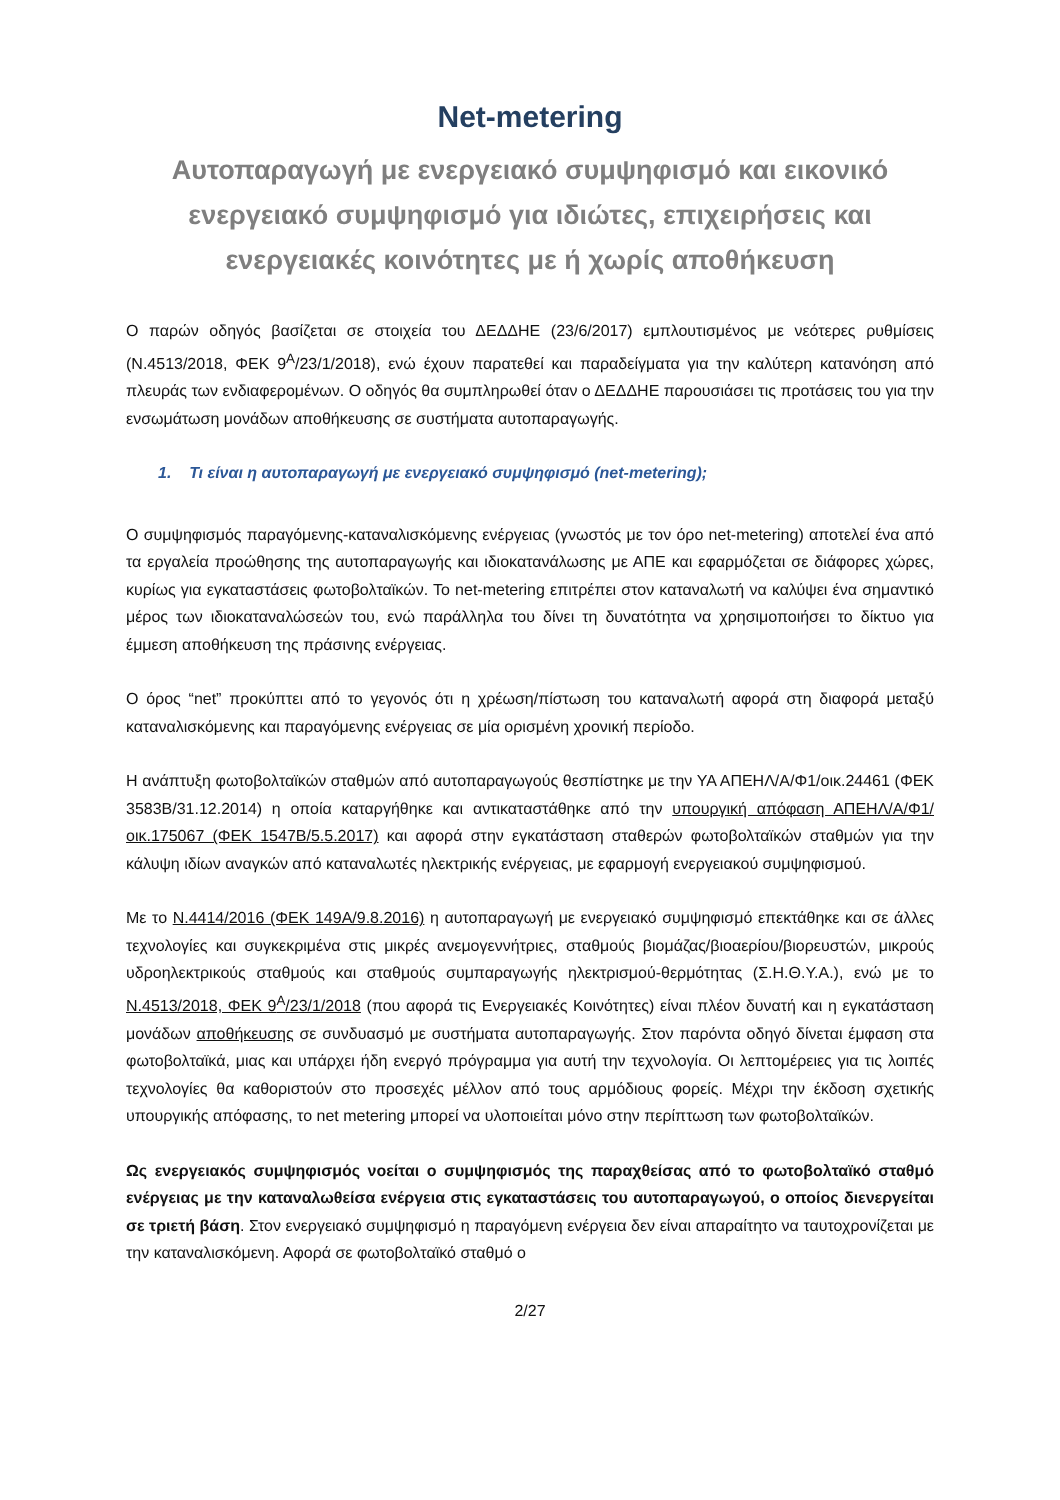Net-metering
Αυτοπαραγωγή με ενεργειακό συμψηφισμό και εικονικό ενεργειακό συμψηφισμό για ιδιώτες, επιχειρήσεις και ενεργειακές κοινότητες με ή χωρίς αποθήκευση
Ο παρών οδηγός βασίζεται σε στοιχεία του ΔΕΔΔΗΕ (23/6/2017) εμπλουτισμένος με νεότερες ρυθμίσεις (Ν.4513/2018, ΦΕΚ 9<sup>Α</sup>/23/1/2018), ενώ έχουν παρατεθεί και παραδείγματα για την καλύτερη κατανόηση από πλευράς των ενδιαφερομένων. Ο οδηγός θα συμπληρωθεί όταν ο ΔΕΔΔΗΕ παρουσιάσει τις προτάσεις του για την ενσωμάτωση μονάδων αποθήκευσης σε συστήματα αυτοπαραγωγής.
1. Τι είναι η αυτοπαραγωγή με ενεργειακό συμψηφισμό (net-metering);
Ο συμψηφισμός παραγόμενης-καταναλισκόμενης ενέργειας (γνωστός με τον όρο net-metering) αποτελεί ένα από τα εργαλεία προώθησης της αυτοπαραγωγής και ιδιοκατανάλωσης με ΑΠΕ και εφαρμόζεται σε διάφορες χώρες, κυρίως για εγκαταστάσεις φωτοβολταϊκών. Το net-metering επιτρέπει στον καταναλωτή να καλύψει ένα σημαντικό μέρος των ιδιοκαταναλώσεών του, ενώ παράλληλα του δίνει τη δυνατότητα να χρησιμοποιήσει το δίκτυο για έμμεση αποθήκευση της πράσινης ενέργειας.
Ο όρος “net” προκύπτει από το γεγονός ότι η χρέωση/πίστωση του καταναλωτή αφορά στη διαφορά μεταξύ καταναλισκόμενης και παραγόμενης ενέργειας σε μία ορισμένη χρονική περίοδο.
Η ανάπτυξη φωτοβολταϊκών σταθμών από αυτοπαραγωγούς θεσπίστηκε με την ΥΑ ΑΠΕΗΛ/Α/Φ1/οικ.24461 (ΦΕΚ 3583Β/31.12.2014) η οποία καταργήθηκε και αντικαταστάθηκε από την υπουργική απόφαση ΑΠΕΗΛ/Α/Φ1/οικ.175067 (ΦΕΚ 1547Β/5.5.2017) και αφορά στην εγκατάσταση σταθερών φωτοβολταϊκών σταθμών για την κάλυψη ιδίων αναγκών από καταναλωτές ηλεκτρικής ενέργειας, με εφαρμογή ενεργειακού συμψηφισμού.
Με το Ν.4414/2016 (ΦΕΚ 149Α/9.8.2016) η αυτοπαραγωγή με ενεργειακό συμψηφισμό επεκτάθηκε και σε άλλες τεχνολογίες και συγκεκριμένα στις μικρές ανεμογεννήτριες, σταθμούς βιομάζας/βιοαερίου/βιορευστών, μικρούς υδροηλεκτρικούς σταθμούς και σταθμούς συμπαραγωγής ηλεκτρισμού-θερμότητας (Σ.Η.Θ.Υ.Α.), ενώ με το Ν.4513/2018, ΦΕΚ 9<sup>Α</sup>/23/1/2018 (που αφορά τις Ενεργειακές Κοινότητες) είναι πλέον δυνατή και η εγκατάσταση μονάδων αποθήκευσης σε συνδυασμό με συστήματα αυτοπαραγωγής. Στον παρόντα οδηγό δίνεται έμφαση στα φωτοβολταϊκά, μιας και υπάρχει ήδη ενεργό πρόγραμμα για αυτή την τεχνολογία. Οι λεπτομέρειες για τις λοιπές τεχνολογίες θα καθοριστούν στο προσεχές μέλλον από τους αρμόδιους φορείς. Μέχρι την έκδοση σχετικής υπουργικής απόφασης, το net metering μπορεί να υλοποιείται μόνο στην περίπτωση των φωτοβολταϊκών.
Ως ενεργειακός συμψηφισμός νοείται ο συμψηφισμός της παραχθείσας από το φωτοβολταϊκό σταθμό ενέργειας με την καταναλωθείσα ενέργεια στις εγκαταστάσεις του αυτοπαραγωγού, ο οποίος διενεργείται σε τριετή βάση. Στον ενεργειακό συμψηφισμό η παραγόμενη ενέργεια δεν είναι απαραίτητο να ταυτοχρονίζεται με την καταναλισκόμενη. Αφορά σε φωτοβολταϊκό σταθμό ο
2/27